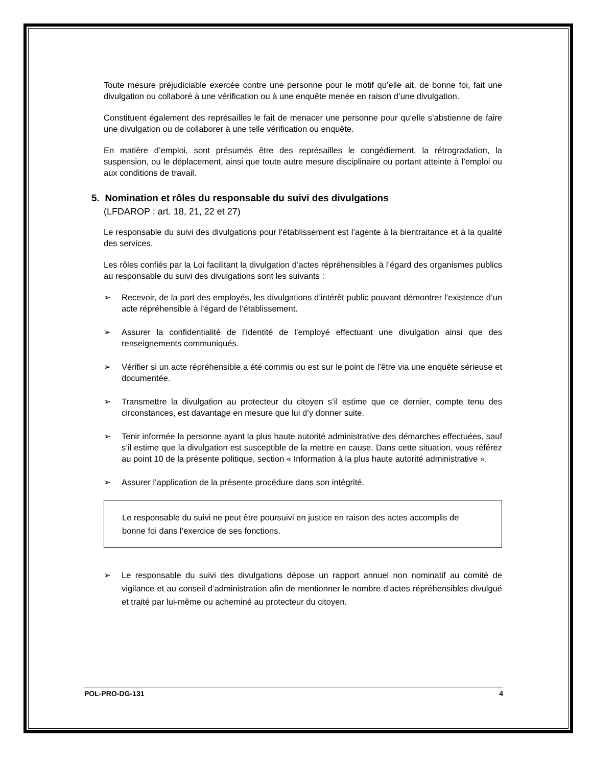Toute mesure préjudiciable exercée contre une personne pour le motif qu’elle ait, de bonne foi, fait une divulgation ou collaboré à une vérification ou à une enquête menée en raison d’une divulgation.
Constituent également des représailles le fait de menacer une personne pour qu’elle s’abstienne de faire une divulgation ou de collaborer à une telle vérification ou enquête.
En matière d’emploi, sont présumés être des représailles le congédiement, la rétrogradation, la suspension, ou le déplacement, ainsi que toute autre mesure disciplinaire ou portant atteinte à l’emploi ou aux conditions de travail.
5. Nomination et rôles du responsable du suivi des divulgations
(LFDAROP : art. 18, 21, 22 et 27)
Le responsable du suivi des divulgations pour l’établissement est l’agente à la bientraitance et à la qualité des services.
Les rôles confiés par la Loi facilitant la divulgation d’actes répréhensibles à l’égard des organismes publics au responsable du suivi des divulgations sont les suivants :
➢ Recevoir, de la part des employés, les divulgations d’intérêt public pouvant démontrer l’existence d’un acte répréhensible à l’égard de l’établissement.
➢ Assurer la confidentialité de l’identité de l’employé effectuant une divulgation ainsi que des renseignements communiqués.
➢ Vérifier si un acte répréhensible a été commis ou est sur le point de l’être via une enquête sérieuse et documentée.
➢ Transmettre la divulgation au protecteur du citoyen s’il estime que ce dernier, compte tenu des circonstances, est davantage en mesure que lui d’y donner suite.
➢ Tenir informée la personne ayant la plus haute autorité administrative des démarches effectuées, sauf s’il estime que la divulgation est susceptible de la mettre en cause. Dans cette situation, vous référez au point 10 de la présente politique, section « Information à la plus haute autorité administrative ».
➢ Assurer l’application de la présente procédure dans son intégrité.
Le responsable du suivi ne peut être poursuivi en justice en raison des actes accomplis de bonne foi dans l’exercice de ses fonctions.
➢ Le responsable du suivi des divulgations dépose un rapport annuel non nominatif au comité de vigilance et au conseil d’administration afin de mentionner le nombre d’actes répréhensibles divulgué et traité par lui-même ou acheminé au protecteur du citoyen.
POL-PRO-DG-131 4